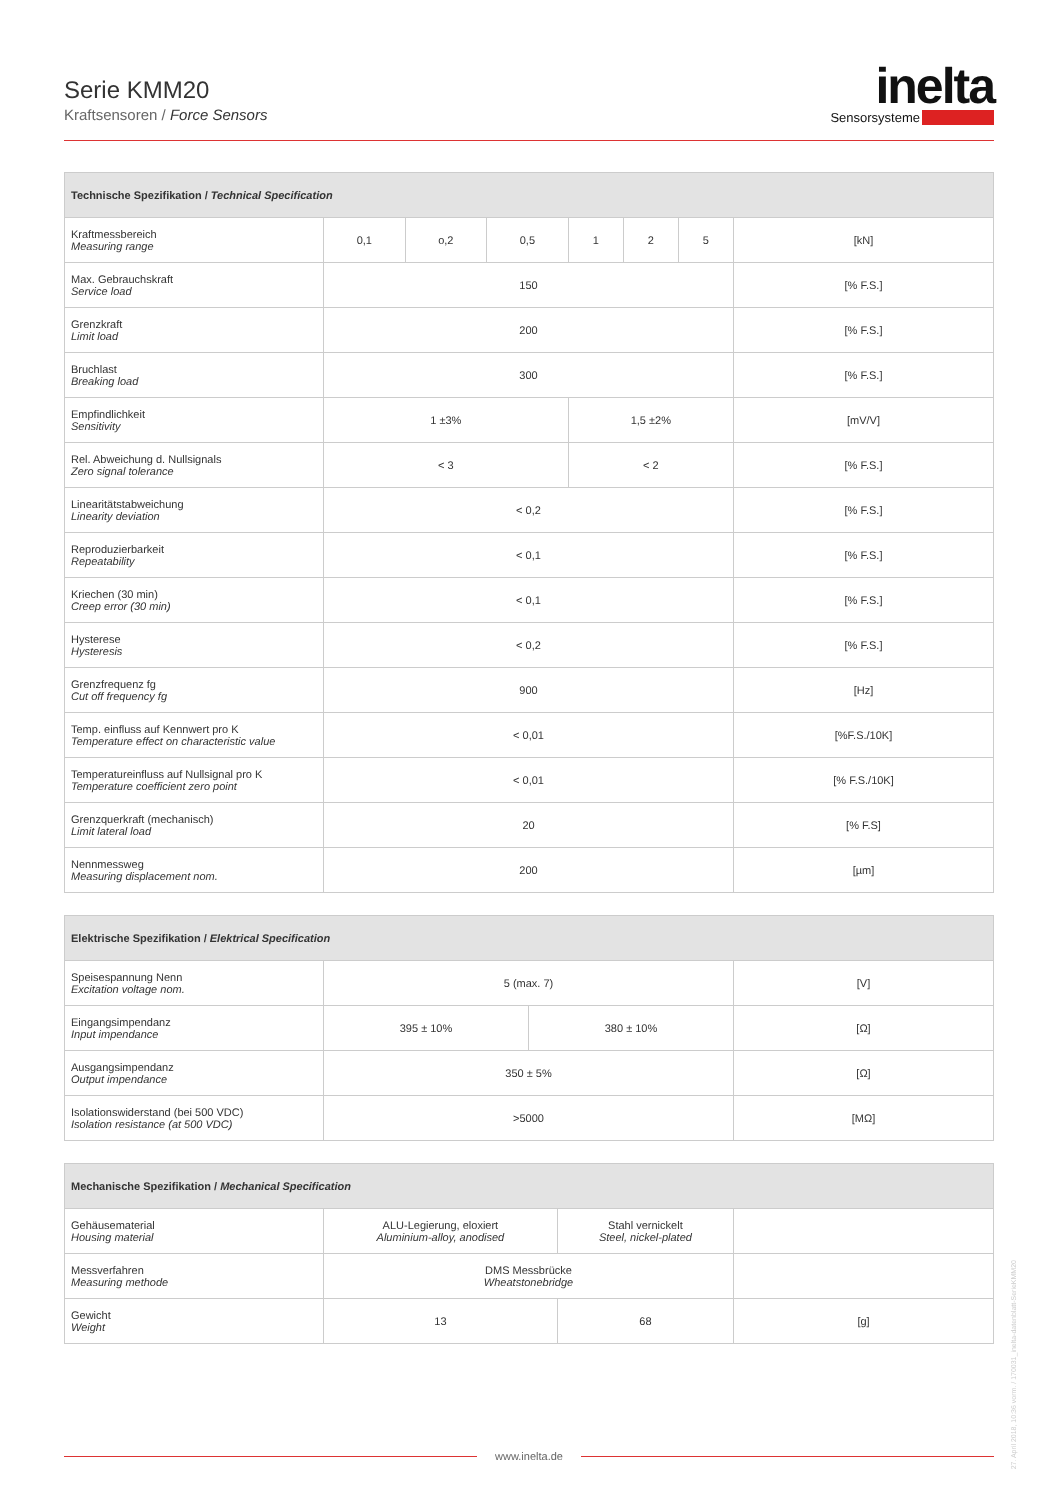Serie KMM20
Kraftsensoren / Force Sensors
inelta
Sensorsysteme
| Technische Spezifikation / Technical Specification | | | | | | | |
| --- | --- | --- | --- | --- | --- | --- | --- |
| Kraftmessbereich Measuring range | 0,1 | o,2 | 0,5 | 1 | 2 | 5 | [kN] |
| Max. Gebrauchskraft Service load | 150 | | | | | | [% F.S.] |
| Grenzkraft Limit load | 200 | | | | | | [% F.S.] |
| Bruchlast Breaking load | 300 | | | | | | [% F.S.] |
| Empfindlichkeit Sensitivity | 1 ±3% | | | 1,5 ±2% | | | [mV/V] |
| Rel. Abweichung d. Nullsignals Zero signal tolerance | < 3 | | | < 2 | | | [% F.S.] |
| Linearitätstabweichung Linearity deviation | < 0,2 | | | | | | [% F.S.] |
| Reproduzierbarkeit Repeatability | < 0,1 | | | | | | [% F.S.] |
| Kriechen (30 min) Creep error (30 min) | < 0,1 | | | | | | [% F.S.] |
| Hysterese Hysteresis | < 0,2 | | | | | | [% F.S.] |
| Grenzfrequenz fg Cut off frequency fg | 900 | | | | | | [Hz] |
| Temp. einfluss auf Kennwert pro K Temperature effect on characteristic value | < 0,01 | | | | | | [%F.S./10K] |
| Temperatureinfluss auf Nullsignal pro K Temperature coefficient zero point | < 0,01 | | | | | | [% F.S./10K] |
| Grenzquerkraft (mechanisch) Limit lateral load | 20 | | | | | | [% F.S] |
| Nennmessweg Measuring displacement nom. | 200 | | | | | | [µm] |
| Elektrische Spezifikation / Elektrical Specification | | | |
| --- | --- | --- | --- |
| Speisespannung Nenn Excitation voltage nom. | 5 (max. 7) | | [V] |
| Eingangsimpendanz Input impendance | 395 ± 10% | 380 ± 10% | [Ω] |
| Ausgangsimpendanz Output impendance | 350 ± 5% | | [Ω] |
| Isolationswiderstand (bei 500 VDC) Isolation resistance (at 500 VDC) | >5000 | | [MΩ] |
| Mechanische Spezifikation / Mechanical Specification | | | |
| --- | --- | --- | --- |
| Gehäusematerial Housing material | ALU-Legierung, eloxiert Aluminium-alloy, anodised | Stahl vernickelt Steel, nickel-plated | |
| Messverfahren Measuring methode | DMS Messbrücke Wheatstonebridge | | |
| Gewicht Weight | 13 | 68 | [g] |
27. April 2018, 10:36 vorm. / 170031_inelta-datenblatt-SerieKMM20
www.inelta.de